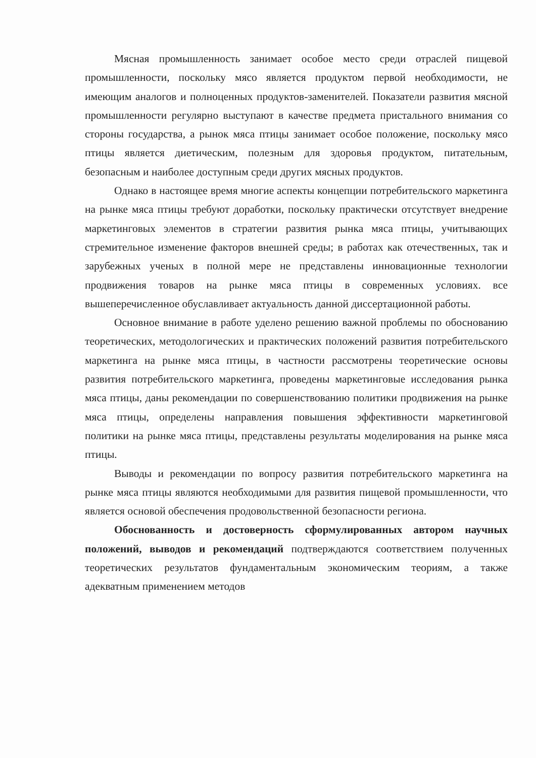Мясная промышленность занимает особое место среди отраслей пищевой промышленности, поскольку мясо является продуктом первой необходимости, не имеющим аналогов и полноценных продуктов-заменителей. Показатели развития мясной промышленности регулярно выступают в качестве предмета пристального внимания со стороны государства, а рынок мяса птицы занимает особое положение, поскольку мясо птицы является диетическим, полезным для здоровья продуктом, питательным, безопасным и наиболее доступным среди других мясных продуктов.
Однако в настоящее время многие аспекты концепции потребительского маркетинга на рынке мяса птицы требуют доработки, поскольку практически отсутствует внедрение маркетинговых элементов в стратегии развития рынка мяса птицы, учитывающих стремительное изменение факторов внешней среды; в работах как отечественных, так и зарубежных ученых в полной мере не представлены инновационные технологии продвижения товаров на рынке мяса птицы в современных условиях. все вышеперечисленное обуславливает актуальность данной диссертационной работы.
Основное внимание в работе уделено решению важной проблемы по обоснованию теоретических, методологических и практических положений развития потребительского маркетинга на рынке мяса птицы, в частности рассмотрены теоретические основы развития потребительского маркетинга, проведены маркетинговые исследования рынка мяса птицы, даны рекомендации по совершенствованию политики продвижения на рынке мяса птицы, определены направления повышения эффективности маркетинговой политики на рынке мяса птицы, представлены результаты моделирования на рынке мяса птицы.
Выводы и рекомендации по вопросу развития потребительского маркетинга на рынке мяса птицы являются необходимыми для развития пищевой промышленности, что является основой обеспечения продовольственной безопасности региона.
Обоснованность и достоверность сформулированных автором научных положений, выводов и рекомендаций подтверждаются соответствием полученных теоретических результатов фундаментальным экономическим теориям, а также адекватным применением методов